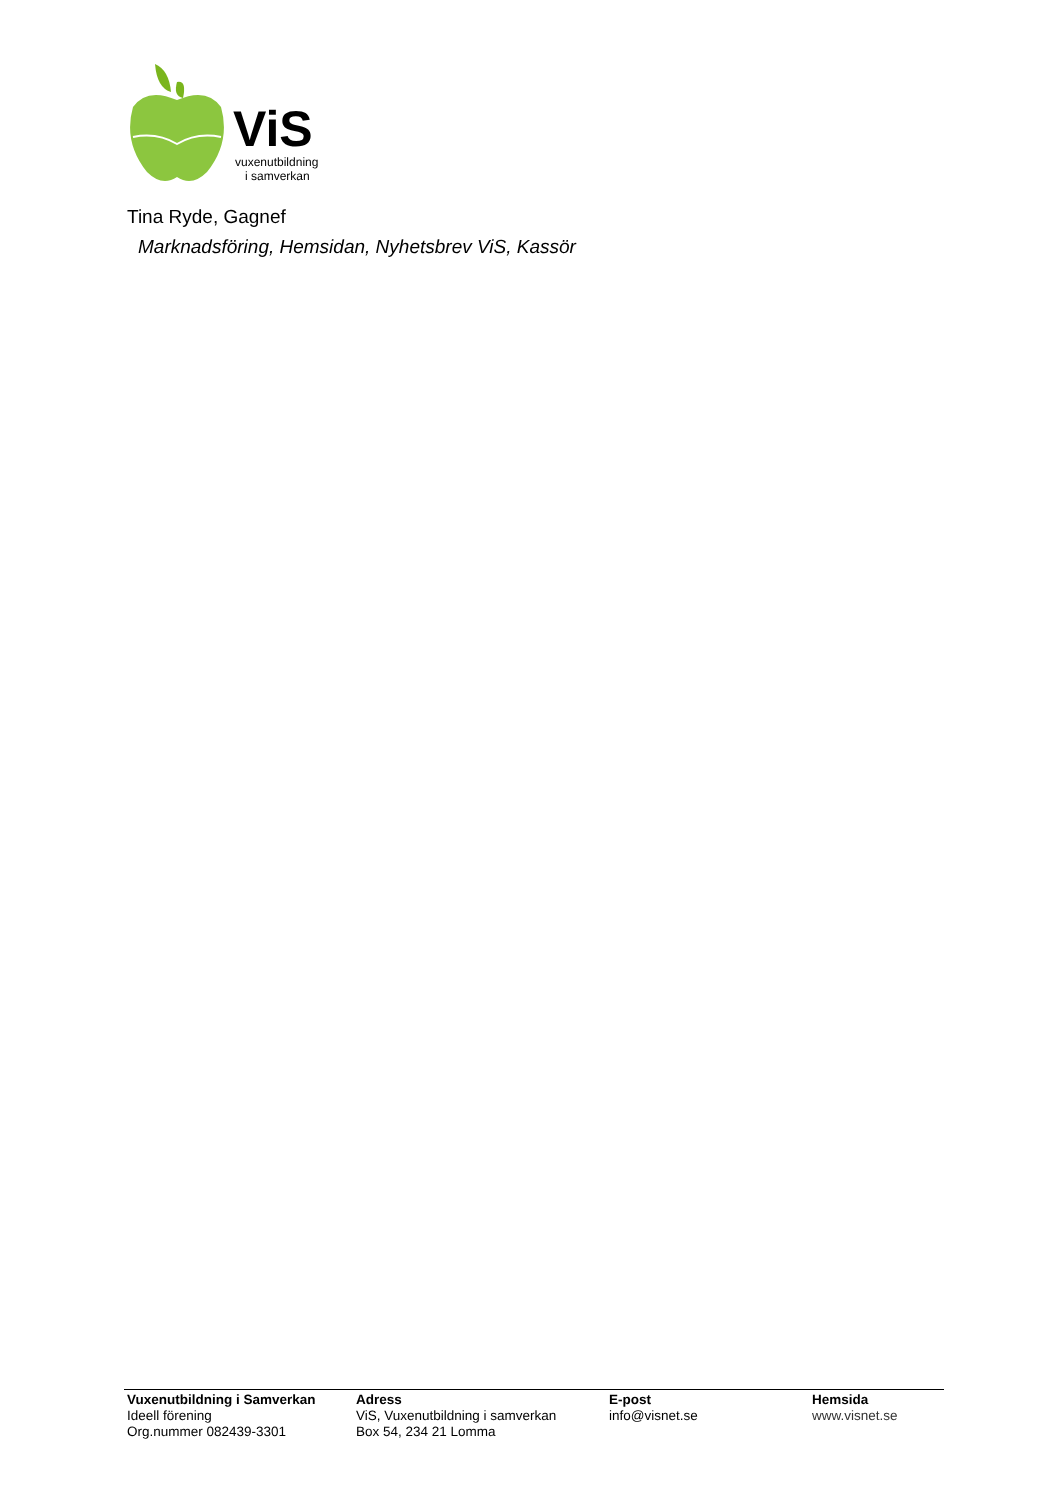ViS
vuxenutbildning
i samverkan
Tina Ryde, Gagnef
Marknadsföring, Hemsidan, Nyhetsbrev ViS, Kassör
Vuxenutbildning i Samverkan
Ideell förening
Org.nummer 082439-3301
Adress
ViS, Vuxenutbildning i samverkan
Box 54, 234 21 Lomma
E-post
info@visnet.se
Hemsida
www.visnet.se